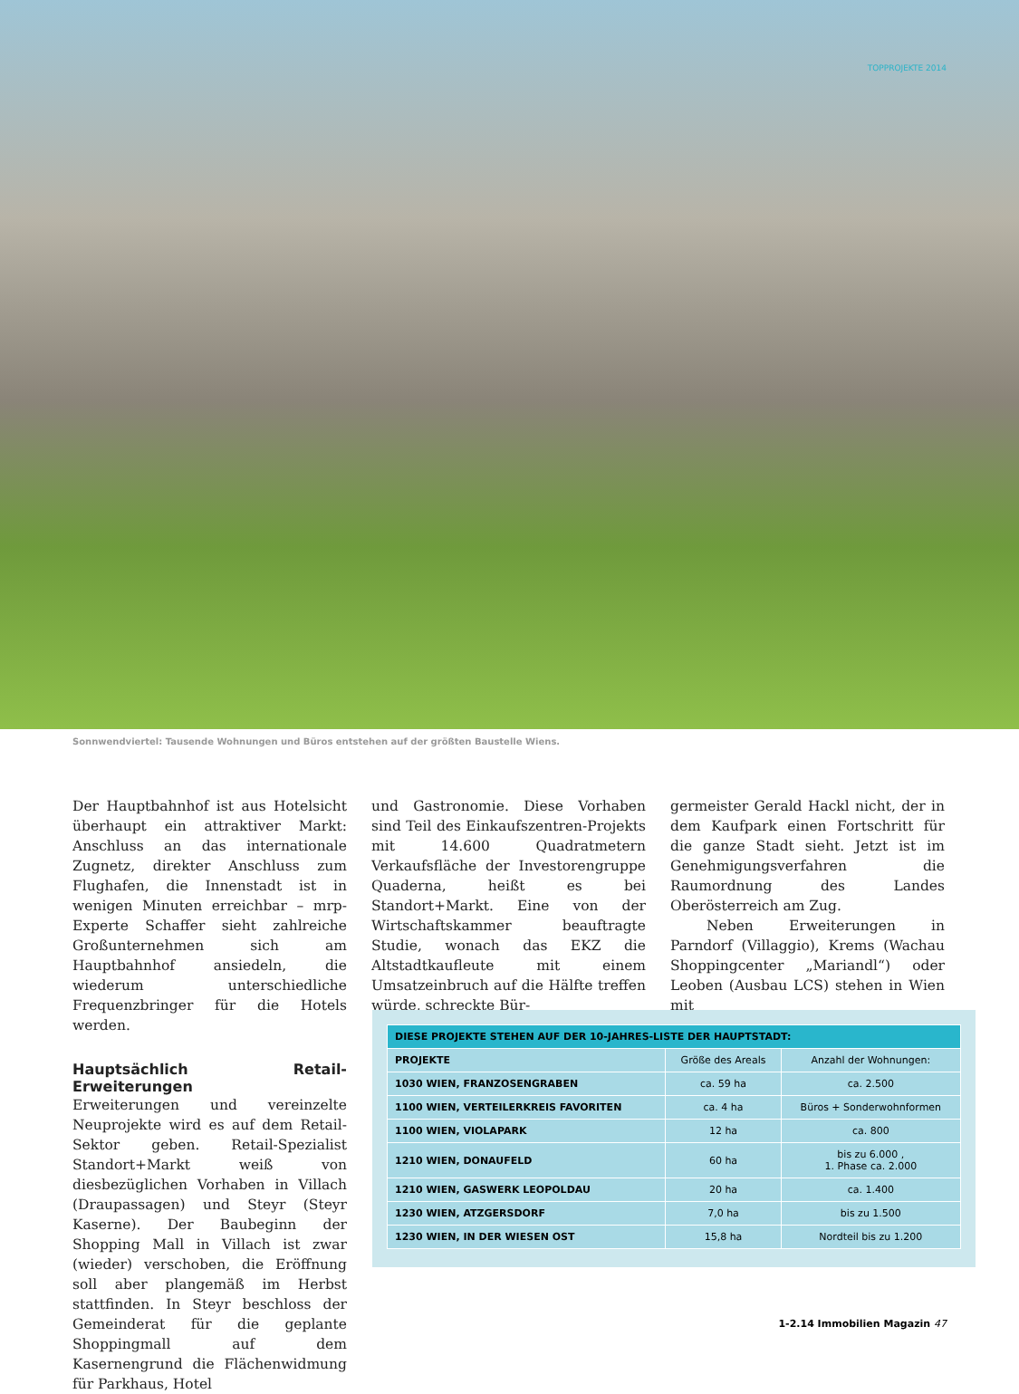TOPPROJEKTE 2014
Sonnwendviertel: Tausende Wohnungen und Büros entstehen auf der größten Baustelle Wiens.
Der Hauptbahnhof ist aus Hotelsicht überhaupt ein attraktiver Markt: Anschluss an das internationale Zugnetz, direkter Anschluss zum Flughafen, die Innenstadt ist in wenigen Minuten erreichbar – mrp-Experte Schaffer sieht zahlreiche Großunternehmen sich am Hauptbahnhof ansiedeln, die wiederum unterschiedliche Frequenzbringer für die Hotels werden.
Hauptsächlich Retail-Erweiterungen
Erweiterungen und vereinzelte Neuprojekte wird es auf dem Retail-Sektor geben. Retail-Spezialist Standort+Markt weiß von diesbezüglichen Vorhaben in Villach (Draupassagen) und Steyr (Steyr Kaserne). Der Baubeginn der Shopping Mall in Villach ist zwar (wieder) verschoben, die Eröffnung soll aber plangemäß im Herbst stattfinden. In Steyr beschloss der Gemeinderat für die geplante Shoppingmall auf dem Kasernengrund die Flächenwidmung für Parkhaus, Hotel
und Gastronomie. Diese Vorhaben sind Teil des Einkaufszentren-Projekts mit 14.600 Quadratmetern Verkaufsfläche der Investorengruppe Quaderna, heißt es bei Standort+Markt. Eine von der Wirtschaftskammer beauftragte Studie, wonach das EKZ die Altstadtkaufleute mit einem Umsatzeinbruch auf die Hälfte treffen würde, schreckte Bür-
germeister Gerald Hackl nicht, der in dem Kaufpark einen Fortschritt für die ganze Stadt sieht. Jetzt ist im Genehmigungsverfahren die Raumordnung des Landes Oberösterreich am Zug.
Neben Erweiterungen in Parndorf (Villaggio), Krems (Wachau Shoppingcenter „Mariandl“) oder Leoben (Ausbau LCS) stehen in Wien mit
| DIESE PROJEKTE STEHEN AUF DER 10-JAHRES-LISTE DER HAUPTSTADT: | | |
| --- | --- | --- |
| PROJEKTE | Größe des Areals | Anzahl der Wohnungen: |
| 1030 WIEN, FRANZOSENGRABEN | ca. 59 ha | ca. 2.500 |
| 1100 WIEN, VERTEILERKREIS FAVORITEN | ca. 4 ha | Büros + Sonderwohnformen |
| 1100 WIEN, VIOLAPARK | 12 ha | ca. 800 |
| 1210 WIEN, DONAUFELD | 60 ha | bis zu 6.000 , 1. Phase ca. 2.000 |
| 1210 WIEN, GASWERK LEOPOLDAU | 20 ha | ca. 1.400 |
| 1230 WIEN, ATZGERSDORF | 7,0 ha | bis zu 1.500 |
| 1230 WIEN, IN DER WIESEN OST | 15,8 ha | Nordteil bis zu 1.200 |
1-2.14 Immobilien Magazin 47